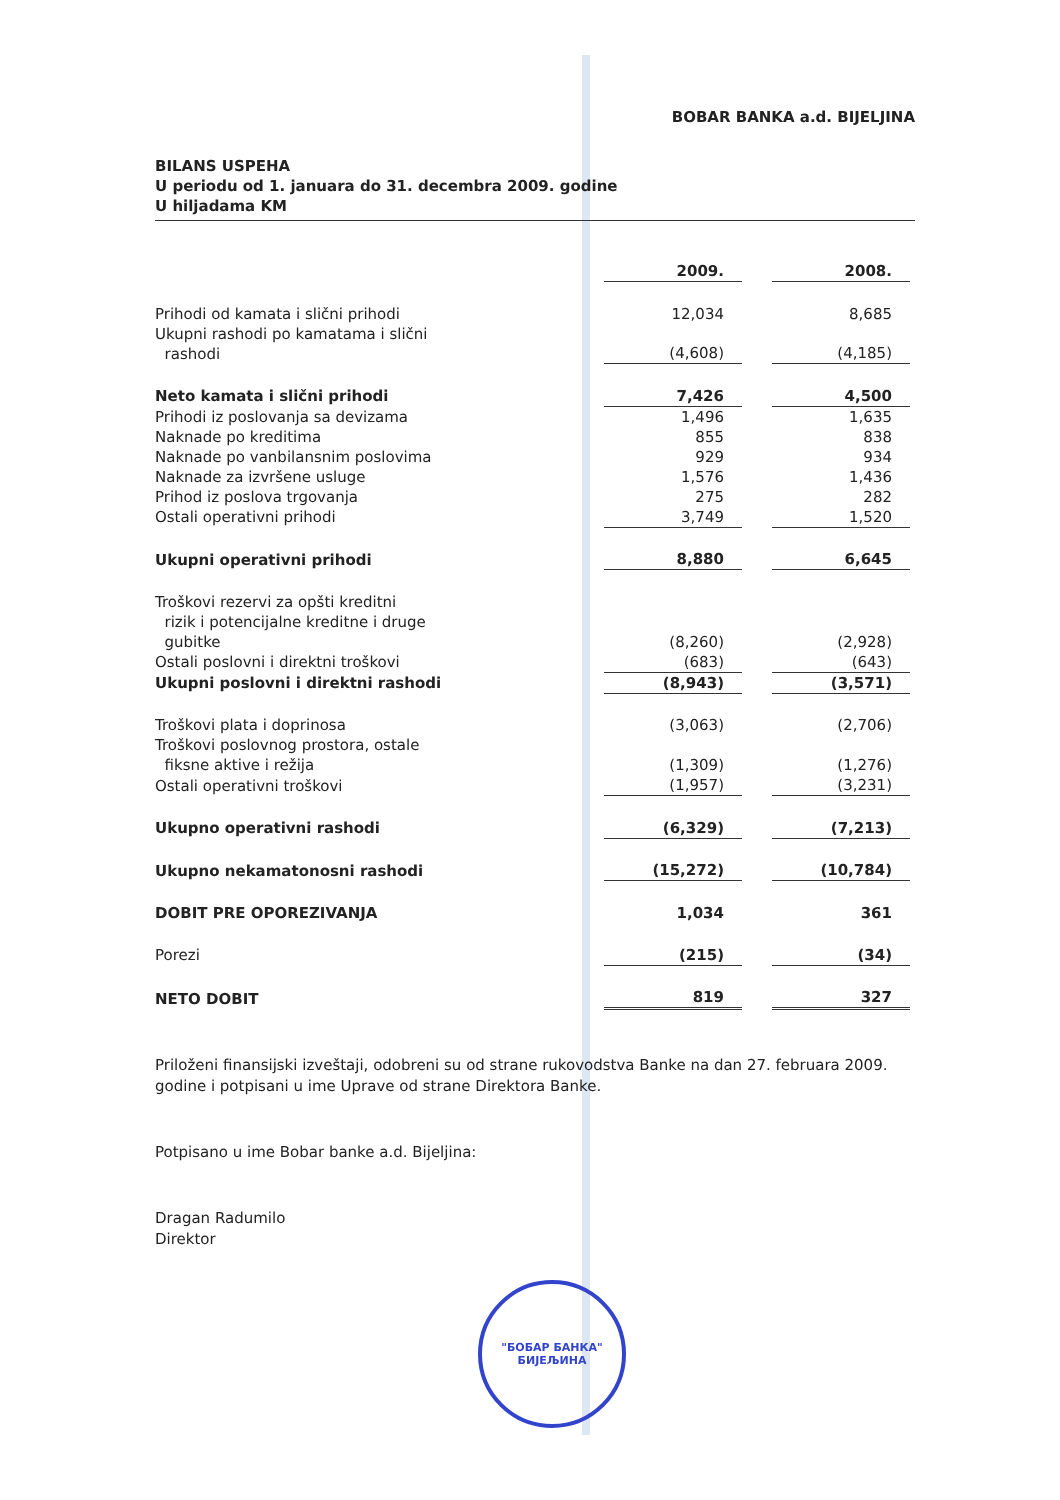BOBAR BANKA a.d. BIJELJINA
BILANS USPEHA
U periodu od 1. januara do 31. decembra 2009. godine
U hiljadama KM
| | 2009. | | 2008. |
| Prihodi od kamata i slični prihodi | 12,034 | | 8,685 |
| Ukupni rashodi po kamatama i slični rashodi | (4,608) | | (4,185) |
| Neto kamata i slični prihodi | 7,426 | | 4,500 |
| Prihodi iz poslovanja sa devizama | 1,496 | | 1,635 |
| Naknade po kreditima | 855 | | 838 |
| Naknade po vanbilansnim poslovima | 929 | | 934 |
| Naknade za izvršene usluge | 1,576 | | 1,436 |
| Prihod iz poslova trgovanja | 275 | | 282 |
| Ostali operativni prihodi | 3,749 | | 1,520 |
| Ukupni operativni prihodi | 8,880 | | 6,645 |
| Troškovi rezervi za opšti kreditni rizik i potencijalne kreditne i druge gubitke | (8,260) | | (2,928) |
| Ostali poslovni i direktni troškovi | (683) | | (643) |
| Ukupni poslovni i direktni rashodi | (8,943) | | (3,571) |
| Troškovi plata i doprinosa | (3,063) | | (2,706) |
| Troškovi poslovnog prostora, ostale fiksne aktive i režija | (1,309) | | (1,276) |
| Ostali operativni troškovi | (1,957) | | (3,231) |
| Ukupno operativni rashodi | (6,329) | | (7,213) |
| Ukupno nekamatonosni rashodi | (15,272) | | (10,784) |
| DOBIT PRE OPOREZIVANJA | 1,034 | | 361 |
| Porezi | (215) | | (34) |
| NETO DOBIT | 819 | | 327 |
Priloženi finansijski izveštaji, odobreni su od strane rukovodstva Banke na dan 27. februara 2009. godine i potpisani u ime Uprave od strane Direktora Banke.
Potpisano u ime Bobar banke a.d. Bijeljina:
Dragan Radumilo
Direktor
"БОБАР БАНКА"
БИЈЕЉИНА